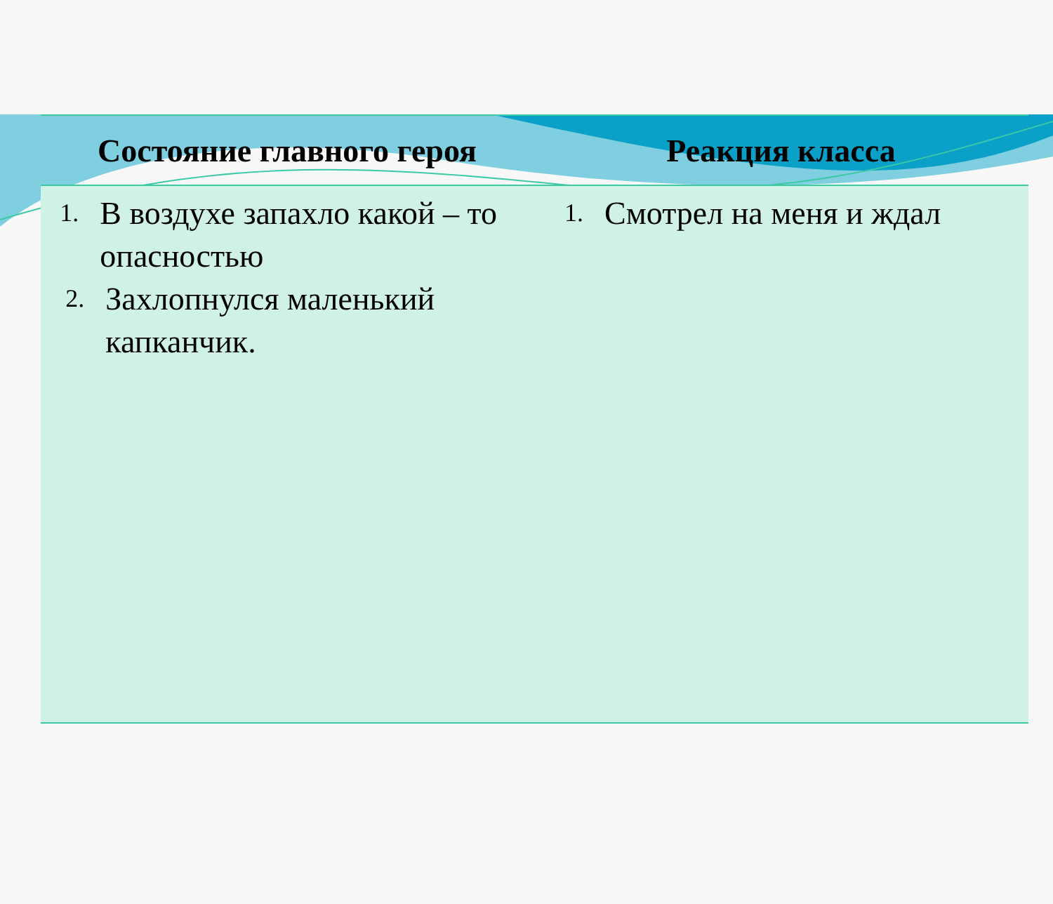| Состояние главного героя | Реакция класса |
| --- | --- |
| 1. В воздухе запахло какой – то опасностью 2. Захлопнулся маленький капканчик. | 1. Смотрел на меня и ждал |